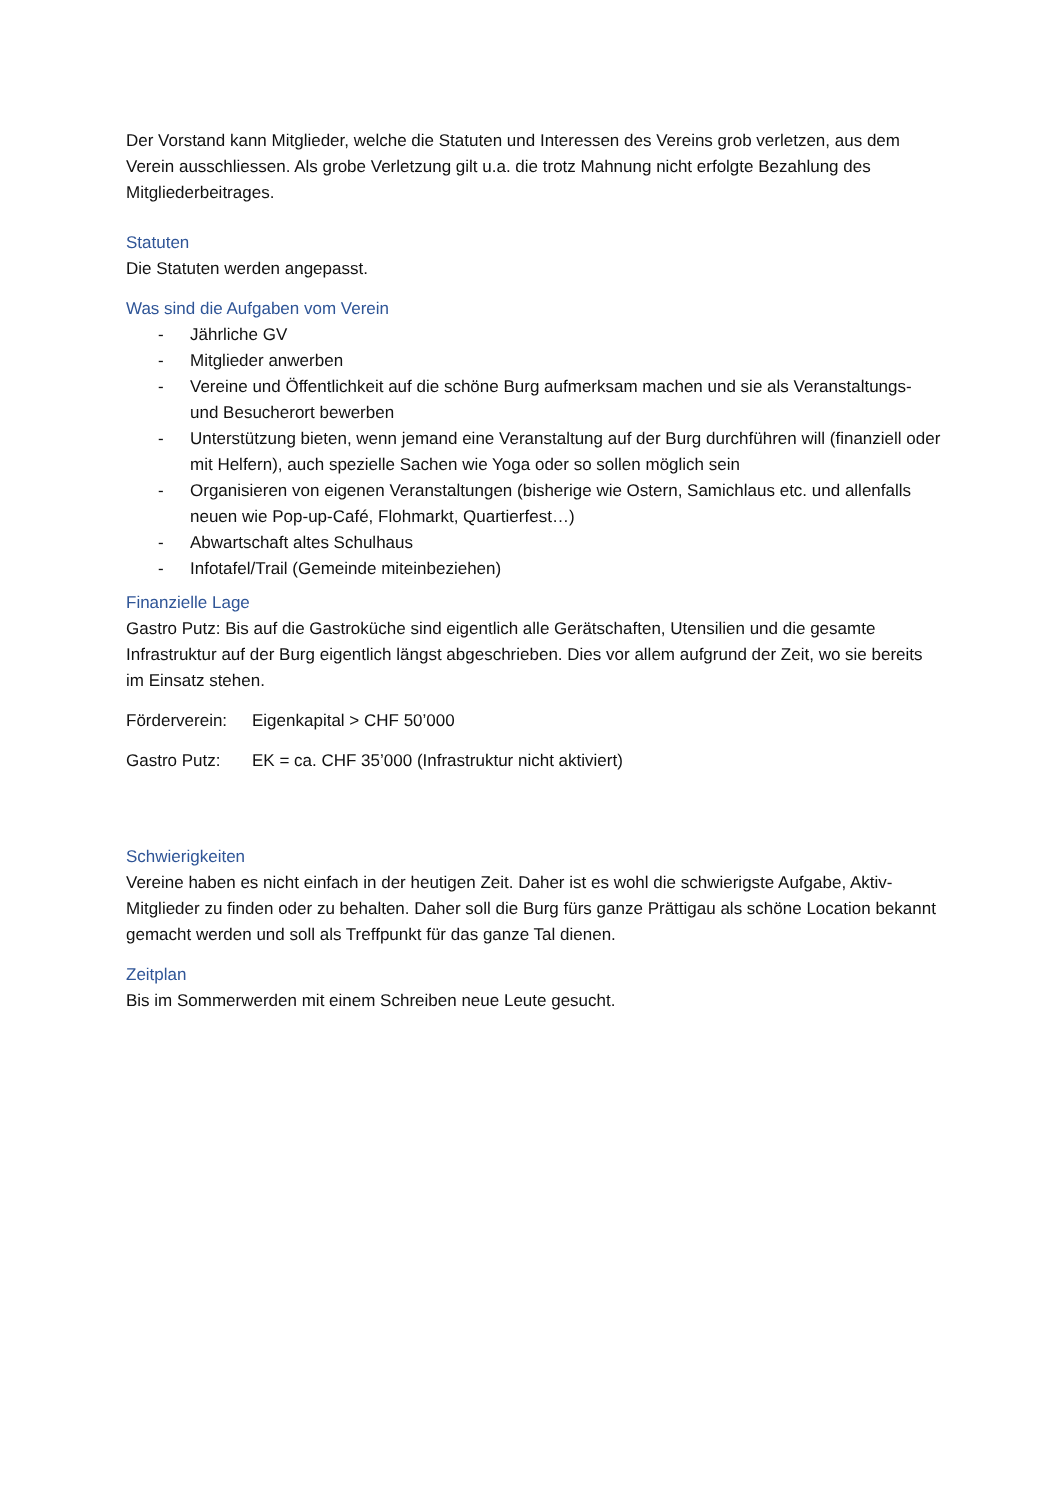Der Vorstand kann Mitglieder, welche die Statuten und Interessen des Vereins grob verletzen, aus dem Verein ausschliessen. Als grobe Verletzung gilt u.a. die trotz Mahnung nicht erfolgte Bezahlung des Mitgliederbeitrages.
Statuten
Die Statuten werden angepasst.
Was sind die Aufgaben vom Verein
- Jährliche GV
- Mitglieder anwerben
- Vereine und Öffentlichkeit auf die schöne Burg aufmerksam machen und sie als Veranstaltungs- und Besucherort bewerben
- Unterstützung bieten, wenn jemand eine Veranstaltung auf der Burg durchführen will (finanziell oder mit Helfern), auch spezielle Sachen wie Yoga oder so sollen möglich sein
- Organisieren von eigenen Veranstaltungen (bisherige wie Ostern, Samichlaus etc. und allenfalls neuen wie Pop-up-Café, Flohmarkt, Quartierfest…)
- Abwartschaft altes Schulhaus
- Infotafel/Trail (Gemeinde miteinbeziehen)
Finanzielle Lage
Gastro Putz: Bis auf die Gastroküche sind eigentlich alle Gerätschaften, Utensilien und die gesamte Infrastruktur auf der Burg eigentlich längst abgeschrieben. Dies vor allem aufgrund der Zeit, wo sie bereits im Einsatz stehen.
Förderverein: Eigenkapital > CHF 50’000
Gastro Putz: EK = ca. CHF 35’000 (Infrastruktur nicht aktiviert)
Schwierigkeiten
Vereine haben es nicht einfach in der heutigen Zeit. Daher ist es wohl die schwierigste Aufgabe, Aktiv-Mitglieder zu finden oder zu behalten. Daher soll die Burg fürs ganze Prättigau als schöne Location bekannt gemacht werden und soll als Treffpunkt für das ganze Tal dienen.
Zeitplan
Bis im Sommerwerden mit einem Schreiben neue Leute gesucht.